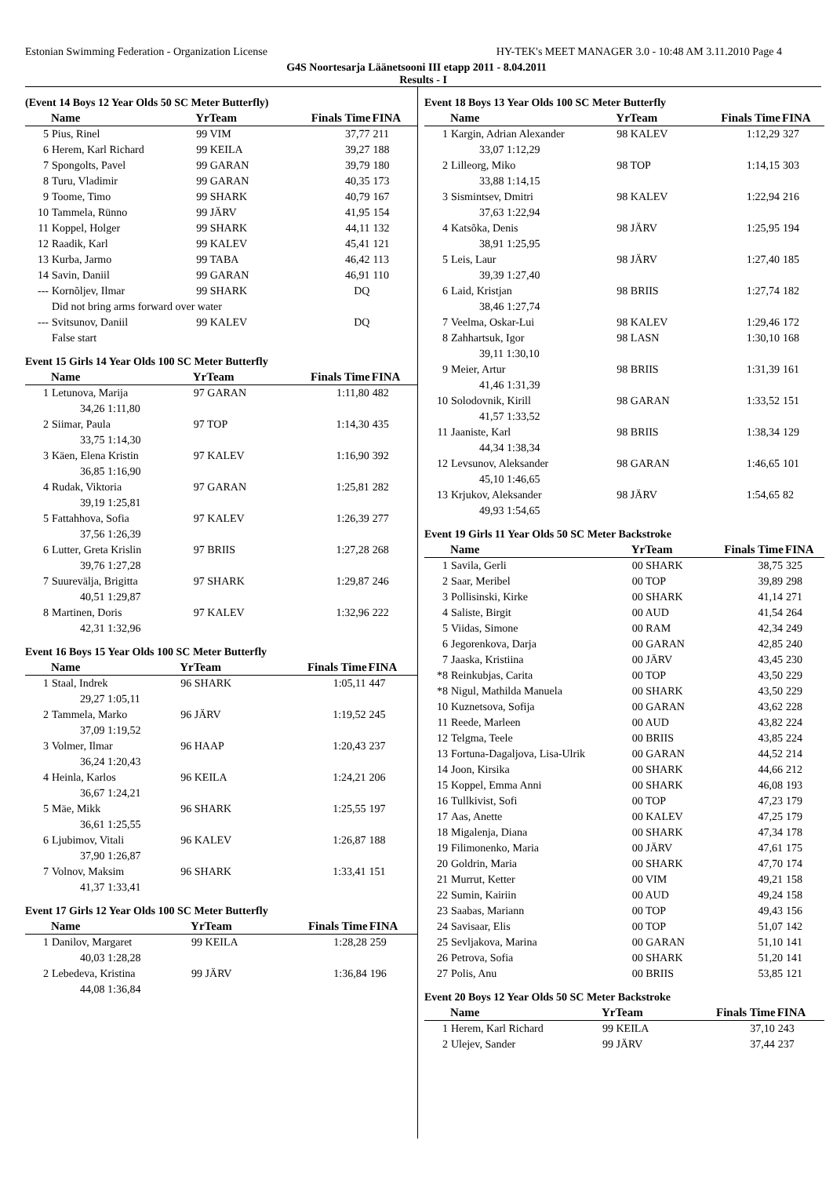Estonian Swimming Federation - Organization License HY-TEK's MEET MANAGER 3.0 - 10:48 AM 3.11.2010 Page 4
G4S Noortesarja Läänetsooni III etapp 2011 - 8.04.2011
Results - I
(Event 14 Boys 12 Year Olds 50 SC Meter Butterfly)
| | Name | YrTeam | Finals Time | FINA |
| --- | --- | --- | --- | --- |
| 5 | Pius, Rinel | 99 VIM | 37,77 | 211 |
| 6 | Herem, Karl Richard | 99 KEILA | 39,27 | 188 |
| 7 | Spongolts, Pavel | 99 GARAN | 39,79 | 180 |
| 8 | Turu, Vladimir | 99 GARAN | 40,35 | 173 |
| 9 | Toome, Timo | 99 SHARK | 40,79 | 167 |
| 10 | Tammela, Rünno | 99 JÄRV | 41,95 | 154 |
| 11 | Koppel, Holger | 99 SHARK | 44,11 | 132 |
| 12 | Raadik, Karl | 99 KALEV | 45,41 | 121 |
| 13 | Kurba, Jarmo | 99 TABA | 46,42 | 113 |
| 14 | Savin, Daniil | 99 GARAN | 46,91 | 110 |
| --- | Kornõljev, Ilmar | 99 SHARK | DQ | |
| | Did not bring arms forward over water | | | |
| --- | Svitsunov, Daniil | 99 KALEV | DQ | |
| | False start | | | |
Event 15 Girls 14 Year Olds 100 SC Meter Butterfly
| | Name | YrTeam | Finals Time | FINA |
| --- | --- | --- | --- | --- |
| 1 | Letunova, Marija | 97 GARAN | 1:11,80 | 482 |
| 34,26 1:11,80 | | | | |
| 2 | Siimar, Paula | 97 TOP | 1:14,30 | 435 |
| 33,75 1:14,30 | | | | |
| 3 | Käen, Elena Kristin | 97 KALEV | 1:16,90 | 392 |
| 36,85 1:16,90 | | | | |
| 4 | Rudak, Viktoria | 97 GARAN | 1:25,81 | 282 |
| 39,19 1:25,81 | | | | |
| 5 | Fattahhova, Sofia | 97 KALEV | 1:26,39 | 277 |
| 37,56 1:26,39 | | | | |
| 6 | Lutter, Greta Krislin | 97 BRIIS | 1:27,28 | 268 |
| 39,76 1:27,28 | | | | |
| 7 | Suurevälja, Brigitta | 97 SHARK | 1:29,87 | 246 |
| 40,51 1:29,87 | | | | |
| 8 | Martinen, Doris | 97 KALEV | 1:32,96 | 222 |
| 42,31 1:32,96 | | | | |
Event 16 Boys 15 Year Olds 100 SC Meter Butterfly
| | Name | YrTeam | Finals Time | FINA |
| --- | --- | --- | --- | --- |
| 1 | Staal, Indrek | 96 SHARK | 1:05,11 | 447 |
| 29,27 1:05,11 | | | | |
| 2 | Tammela, Marko | 96 JÄRV | 1:19,52 | 245 |
| 37,09 1:19,52 | | | | |
| 3 | Volmer, Ilmar | 96 HAAP | 1:20,43 | 237 |
| 36,24 1:20,43 | | | | |
| 4 | Heinla, Karlos | 96 KEILA | 1:24,21 | 206 |
| 36,67 1:24,21 | | | | |
| 5 | Mäe, Mikk | 96 SHARK | 1:25,55 | 197 |
| 36,61 1:25,55 | | | | |
| 6 | Ljubimov, Vitali | 96 KALEV | 1:26,87 | 188 |
| 37,90 1:26,87 | | | | |
| 7 | Volnov, Maksim | 96 SHARK | 1:33,41 | 151 |
| 41,37 1:33,41 | | | | |
Event 17 Girls 12 Year Olds 100 SC Meter Butterfly
| | Name | YrTeam | Finals Time | FINA |
| --- | --- | --- | --- | --- |
| 1 | Danilov, Margaret | 99 KEILA | 1:28,28 | 259 |
| 40,03 1:28,28 | | | | |
| 2 | Lebedeva, Kristina | 99 JÄRV | 1:36,84 | 196 |
| 44,08 1:36,84 | | | | |
Event 18 Boys 13 Year Olds 100 SC Meter Butterfly
| | Name | YrTeam | Finals Time | FINA |
| --- | --- | --- | --- | --- |
| 1 | Kargin, Adrian Alexander | 98 KALEV | 1:12,29 | 327 |
| 33,07 1:12,29 | | | | |
| 2 | Lilleorg, Miko | 98 TOP | 1:14,15 | 303 |
| 33,88 1:14,15 | | | | |
| 3 | Sismintsev, Dmitri | 98 KALEV | 1:22,94 | 216 |
| 37,63 1:22,94 | | | | |
| 4 | Katsõka, Denis | 98 JÄRV | 1:25,95 | 194 |
| 38,91 1:25,95 | | | | |
| 5 | Leis, Laur | 98 JÄRV | 1:27,40 | 185 |
| 39,39 1:27,40 | | | | |
| 6 | Laid, Kristjan | 98 BRIIS | 1:27,74 | 182 |
| 38,46 1:27,74 | | | | |
| 7 | Veelma, Oskar-Lui | 98 KALEV | 1:29,46 | 172 |
| 8 | Zahhartsuk, Igor | 98 LASN | 1:30,10 | 168 |
| 39,11 1:30,10 | | | | |
| 9 | Meier, Artur | 98 BRIIS | 1:31,39 | 161 |
| 41,46 1:31,39 | | | | |
| 10 | Solodovnik, Kirill | 98 GARAN | 1:33,52 | 151 |
| 41,57 1:33,52 | | | | |
| 11 | Jaaniste, Karl | 98 BRIIS | 1:38,34 | 129 |
| 44,34 1:38,34 | | | | |
| 12 | Levsunov, Aleksander | 98 GARAN | 1:46,65 | 101 |
| 45,10 1:46,65 | | | | |
| 13 | Krjukov, Aleksander | 98 JÄRV | 1:54,65 | 82 |
| 49,93 1:54,65 | | | | |
Event 19 Girls 11 Year Olds 50 SC Meter Backstroke
| | Name | YrTeam | Finals Time | FINA |
| --- | --- | --- | --- | --- |
| 1 | Savila, Gerli | 00 SHARK | 38,75 | 325 |
| 2 | Saar, Meribel | 00 TOP | 39,89 | 298 |
| 3 | Pollisinski, Kirke | 00 SHARK | 41,14 | 271 |
| 4 | Saliste, Birgit | 00 AUD | 41,54 | 264 |
| 5 | Viidas, Simone | 00 RAM | 42,34 | 249 |
| 6 | Jegorenkova, Darja | 00 GARAN | 42,85 | 240 |
| 7 | Jaaska, Kristiina | 00 JÄRV | 43,45 | 230 |
| *8 | Reinkubjas, Carita | 00 TOP | 43,50 | 229 |
| *8 | Nigul, Mathilda Manuela | 00 SHARK | 43,50 | 229 |
| 10 | Kuznetsova, Sofija | 00 GARAN | 43,62 | 228 |
| 11 | Reede, Marleen | 00 AUD | 43,82 | 224 |
| 12 | Telgma, Teele | 00 BRIIS | 43,85 | 224 |
| 13 | Fortuna-Dagaljova, Lisa-Ulrik | 00 GARAN | 44,52 | 214 |
| 14 | Joon, Kirsika | 00 SHARK | 44,66 | 212 |
| 15 | Koppel, Emma Anni | 00 SHARK | 46,08 | 193 |
| 16 | Tullkivist, Sofi | 00 TOP | 47,23 | 179 |
| 17 | Aas, Anette | 00 KALEV | 47,25 | 179 |
| 18 | Migalenja, Diana | 00 SHARK | 47,34 | 178 |
| 19 | Filimonenko, Maria | 00 JÄRV | 47,61 | 175 |
| 20 | Goldrin, Maria | 00 SHARK | 47,70 | 174 |
| 21 | Murrut, Ketter | 00 VIM | 49,21 | 158 |
| 22 | Sumin, Kairiin | 00 AUD | 49,24 | 158 |
| 23 | Saabas, Mariann | 00 TOP | 49,43 | 156 |
| 24 | Savisaar, Elis | 00 TOP | 51,07 | 142 |
| 25 | Sevljakova, Marina | 00 GARAN | 51,10 | 141 |
| 26 | Petrova, Sofia | 00 SHARK | 51,20 | 141 |
| 27 | Polis, Anu | 00 BRIIS | 53,85 | 121 |
Event 20 Boys 12 Year Olds 50 SC Meter Backstroke
| | Name | YrTeam | Finals Time | FINA |
| --- | --- | --- | --- | --- |
| 1 | Herem, Karl Richard | 99 KEILA | 37,10 | 243 |
| 2 | Ulejev, Sander | 99 JÄRV | 37,44 | 237 |